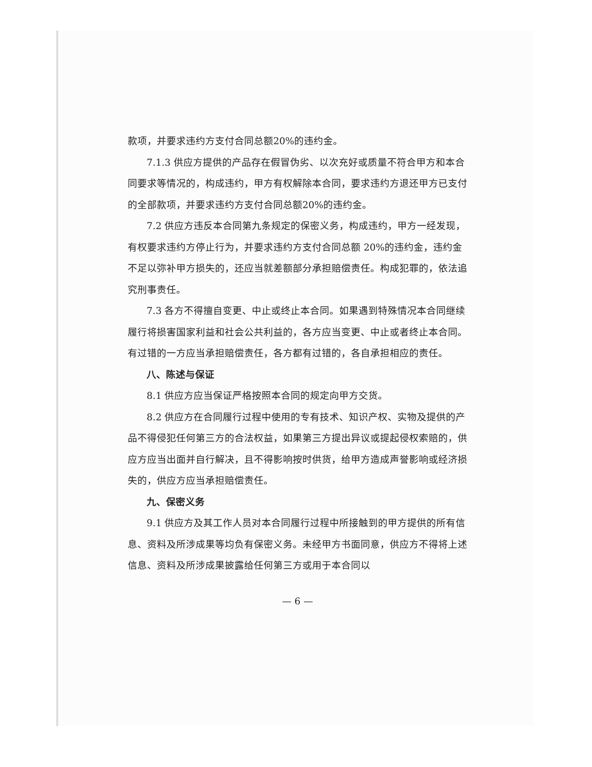款项，并要求违约方支付合同总额20%的违约金。
7.1.3 供应方提供的产品存在假冒伪劣、以次充好或质量不符合甲方和本合同要求等情况的，构成违约，甲方有权解除本合同，要求违约方退还甲方已支付的全部款项，并要求违约方支付合同总额20%的违约金。
7.2 供应方违反本合同第九条规定的保密义务，构成违约，甲方一经发现，有权要求违约方停止行为，并要求违约方支付合同总额 20%的违约金，违约金不足以弥补甲方损失的，还应当就差额部分承担赔偿责任。构成犯罪的，依法追究刑事责任。
7.3 各方不得擅自变更、中止或终止本合同。如果遇到特殊情况本合同继续履行将损害国家利益和社会公共利益的，各方应当变更、中止或者终止本合同。有过错的一方应当承担赔偿责任，各方都有过错的，各自承担相应的责任。
八、陈述与保证
8.1 供应方应当保证严格按照本合同的规定向甲方交货。
8.2 供应方在合同履行过程中使用的专有技术、知识产权、实物及提供的产品不得侵犯任何第三方的合法权益，如果第三方提出异议或提起侵权索赔的，供应方应当出面并自行解决，且不得影响按时供货，给甲方造成声誉影响或经济损失的，供应方应当承担赔偿责任。
九、保密义务
9.1 供应方及其工作人员对本合同履行过程中所接触到的甲方提供的所有信息、资料及所涉成果等均负有保密义务。未经甲方书面同意，供应方不得将上述信息、资料及所涉成果披露给任何第三方或用于本合同以
— 6 —